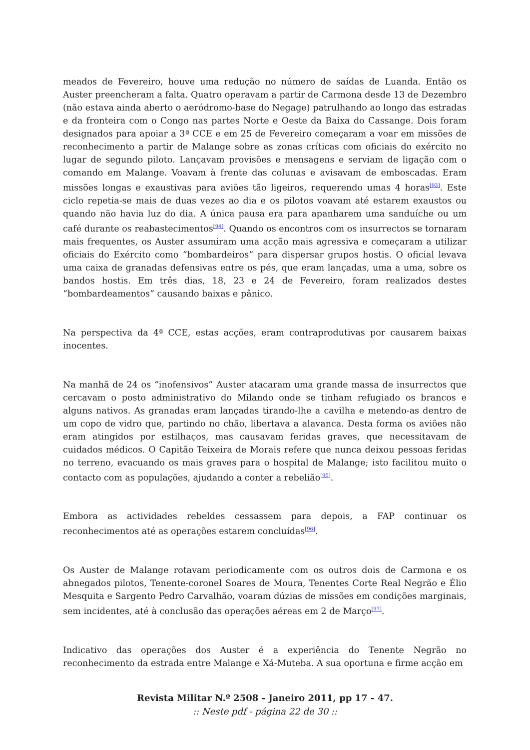meados de Fevereiro, houve uma redução no número de saídas de Luanda. Então os Auster preencheram a falta. Quatro operavam a partir de Carmona desde 13 de Dezembro (não estava ainda aberto o aeródromo-base do Negage) patrulhando ao longo das estradas e da fronteira com o Congo nas partes Norte e Oeste da Baixa do Cassange. Dois foram designados para apoiar a 3ª CCE e em 25 de Fevereiro começaram a voar em missões de reconhecimento a partir de Malange sobre as zonas críticas com oficiais do exército no lugar de segundo piloto. Lançavam provisões e mensagens e serviam de ligação com o comando em Malange. Voavam à frente das colunas e avisavam de emboscadas. Eram missões longas e exaustivas para aviões tão ligeiros, requerendo umas 4 horas<sup>[93]</sup>. Este ciclo repetia-se mais de duas vezes ao dia e os pilotos voavam até estarem exaustos ou quando não havia luz do dia. A única pausa era para apanharem uma sanduíche ou um café durante os reabastecimentos<sup>[94]</sup>. Quando os encontros com os insurrectos se tornaram mais frequentes, os Auster assumiram uma acção mais agressiva e começaram a utilizar oficiais do Exército como “bombardeiros” para dispersar grupos hostis. O oficial levava uma caixa de granadas defensivas entre os pés, que eram lançadas, uma a uma, sobre os bandos hostis. Em três dias, 18, 23 e 24 de Fevereiro, foram realizados destes “bombardeamentos” causando baixas e pânico.
Na perspectiva da 4ª CCE, estas acções, eram contraprodutivas por causarem baixas inocentes.
Na manhã de 24 os “inofensivos” Auster atacaram uma grande massa de insurrectos que cercavam o posto administrativo do Milando onde se tinham refugiado os brancos e alguns nativos. As granadas eram lançadas tirando-lhe a cavilha e metendo-as dentro de um copo de vidro que, partindo no chão, libertava a alavanca. Desta forma os aviões não eram atingidos por estilhaços, mas causavam feridas graves, que necessitavam de cuidados médicos. O Capitão Teixeira de Morais refere que nunca deixou pessoas feridas no terreno, evacuando os mais graves para o hospital de Malange; isto facilitou muito o contacto com as populações, ajudando a conter a rebelião<sup>[95]</sup>.
Embora as actividades rebeldes cessassem para depois, a FAP continuar os reconhecimentos até as operações estarem concluídas<sup>[96]</sup>.
Os Auster de Malange rotavam periodicamente com os outros dois de Carmona e os abnegados pilotos, Tenente-coronel Soares de Moura, Tenentes Corte Real Negrão e Élio Mesquita e Sargento Pedro Carvalhão, voaram dúzias de missões em condições marginais, sem incidentes, até à conclusão das operações aéreas em 2 de Março<sup>[97]</sup>.
Indicativo das operações dos Auster é a experiência do Tenente Negrão no reconhecimento da estrada entre Malange e Xá-Muteba. A sua oportuna e firme acção em
Revista Militar N.º 2508 - Janeiro 2011, pp 17 - 47.
:: Neste pdf - página 22 de 30 ::